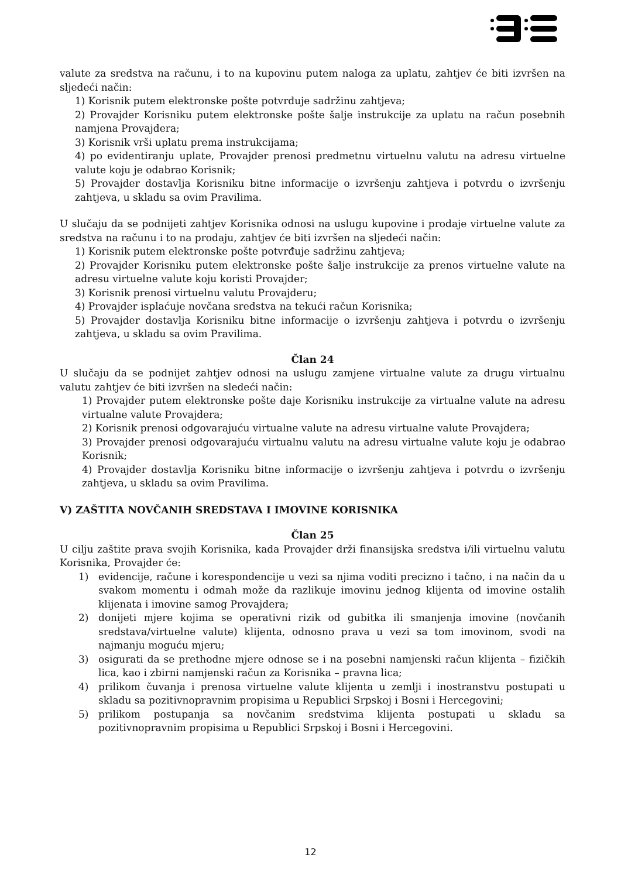valute za sredstva na računu, i to na kupovinu putem naloga za uplatu, zahtjev će biti izvršen na sljedeći način:
1) Korisnik putem elektronske pošte potvrđuje sadržinu zahtjeva;
2) Provajder Korisniku putem elektronske pošte šalje instrukcije za uplatu na račun posebnih namjena Provajdera;
3) Korisnik vrši uplatu prema instrukcijama;
4) po evidentiranju uplate, Provajder prenosi predmetnu virtuelnu valutu na adresu virtuelne valute koju je odabrao Korisnik;
5) Provajder dostavlja Korisniku bitne informacije o izvršenju zahtjeva i potvrdu o izvršenju zahtjeva, u skladu sa ovim Pravilima.
U slučaju da se podnijeti zahtjev Korisnika odnosi na uslugu kupovine i prodaje virtuelne valute za sredstva na računu i to na prodaju, zahtjev će biti izvršen na sljedeći način:
1) Korisnik putem elektronske pošte potvrđuje sadržinu zahtjeva;
2) Provajder Korisniku putem elektronske pošte šalje instrukcije za prenos virtuelne valute na adresu virtuelne valute koju koristi Provajder;
3) Korisnik prenosi virtuelnu valutu Provajderu;
4) Provajder isplaćuje novčana sredstva na tekući račun Korisnika;
5) Provajder dostavlja Korisniku bitne informacije o izvršenju zahtjeva i potvrdu o izvršenju zahtjeva, u skladu sa ovim Pravilima.
Član 24
U slučaju da se podnijet zahtjev odnosi na uslugu zamjene virtualne valute za drugu virtualnu valutu zahtjev će biti izvršen na sledeći način:
1) Provajder putem elektronske pošte daje Korisniku instrukcije za virtualne valute na adresu virtualne valute Provajdera;
2) Korisnik prenosi odgovarajuću virtualne valute na adresu virtualne valute Provajdera;
3) Provajder prenosi odgovarajuću virtualnu valutu na adresu virtualne valute koju je odabrao Korisnik;
4) Provajder dostavlja Korisniku bitne informacije o izvršenju zahtjeva i potvrdu o izvršenju zahtjeva, u skladu sa ovim Pravilima.
V) ZAŠTITA NOVČANIH SREDSTAVA I IMOVINE KORISNIKA
Član 25
U cilju zaštite prava svojih Korisnika, kada Provajder drži finansijska sredstva i/ili virtuelnu valutu Korisnika, Provajder će:
1) evidencije, račune i korespondencije u vezi sa njima voditi precizno i tačno, i na način da u svakom momentu i odmah može da razlikuje imovinu jednog klijenta od imovine ostalih klijenata i imovine samog Provajdera;
2) donijeti mjere kojima se operativni rizik od gubitka ili smanjenja imovine (novčanih sredstava/virtuelne valute) klijenta, odnosno prava u vezi sa tom imovinom, svodi na najmanju moguću mjeru;
3) osigurati da se prethodne mjere odnose se i na posebni namjenski račun klijenta – fizičkih lica, kao i zbirni namjenski račun za Korisnika – pravna lica;
4) prilikom čuvanja i prenosa virtuelne valute klijenta u zemlji i inostranstvu postupati u skladu sa pozitivnopravnim propisima u Republici Srpskoj i Bosni i Hercegovini;
5) prilikom postupanja sa novčanim sredstvima klijenta postupati u skladu sa pozitivnopravnim propisima u Republici Srpskoj i Bosni i Hercegovini.
12